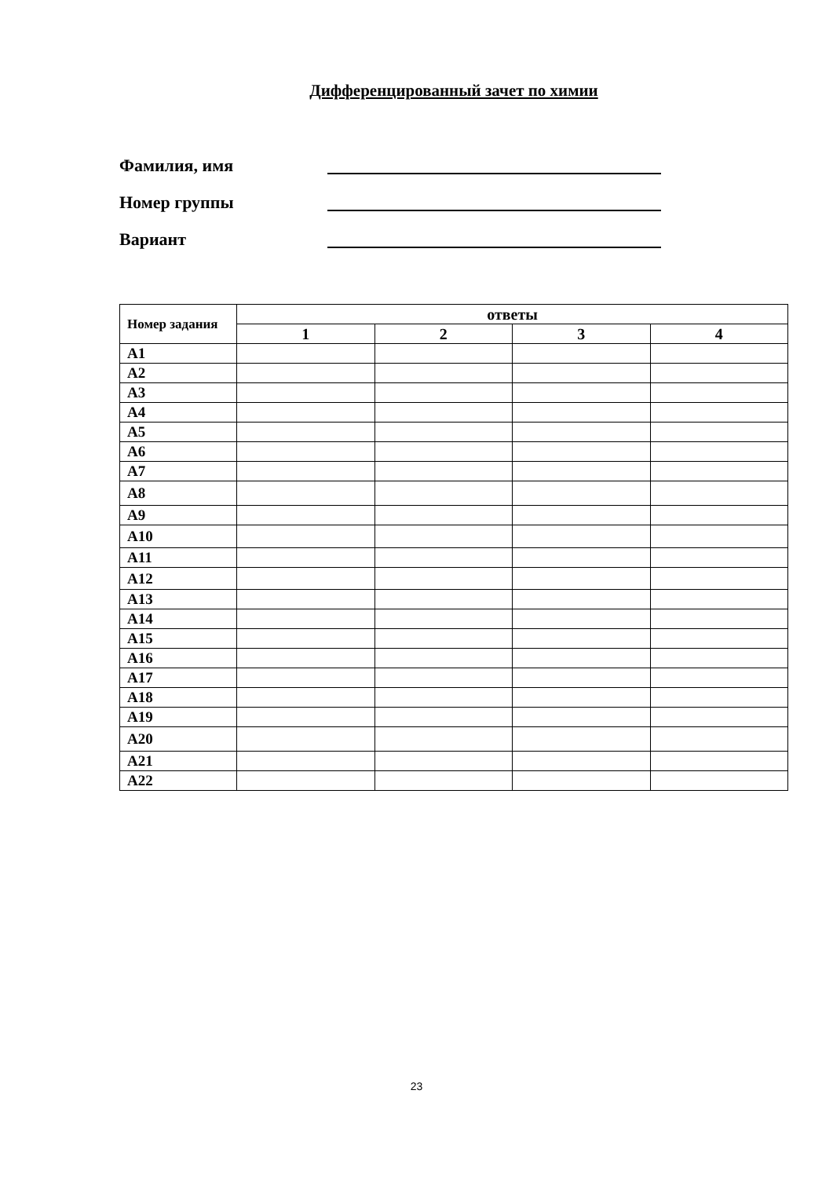Дифференцированный зачет по химии
Фамилия, имя
Номер группы
Вариант
| Номер задания | ответы | | | |
| --- | --- | --- | --- | --- |
| | 1 | 2 | 3 | 4 |
| А1 | | | | |
| А2 | | | | |
| А3 | | | | |
| А4 | | | | |
| А5 | | | | |
| А6 | | | | |
| А7 | | | | |
| А8 | | | | |
| А9 | | | | |
| А10 | | | | |
| А11 | | | | |
| А12 | | | | |
| А13 | | | | |
| А14 | | | | |
| А15 | | | | |
| А16 | | | | |
| А17 | | | | |
| А18 | | | | |
| А19 | | | | |
| А20 | | | | |
| А21 | | | | |
| А22 | | | | |
23